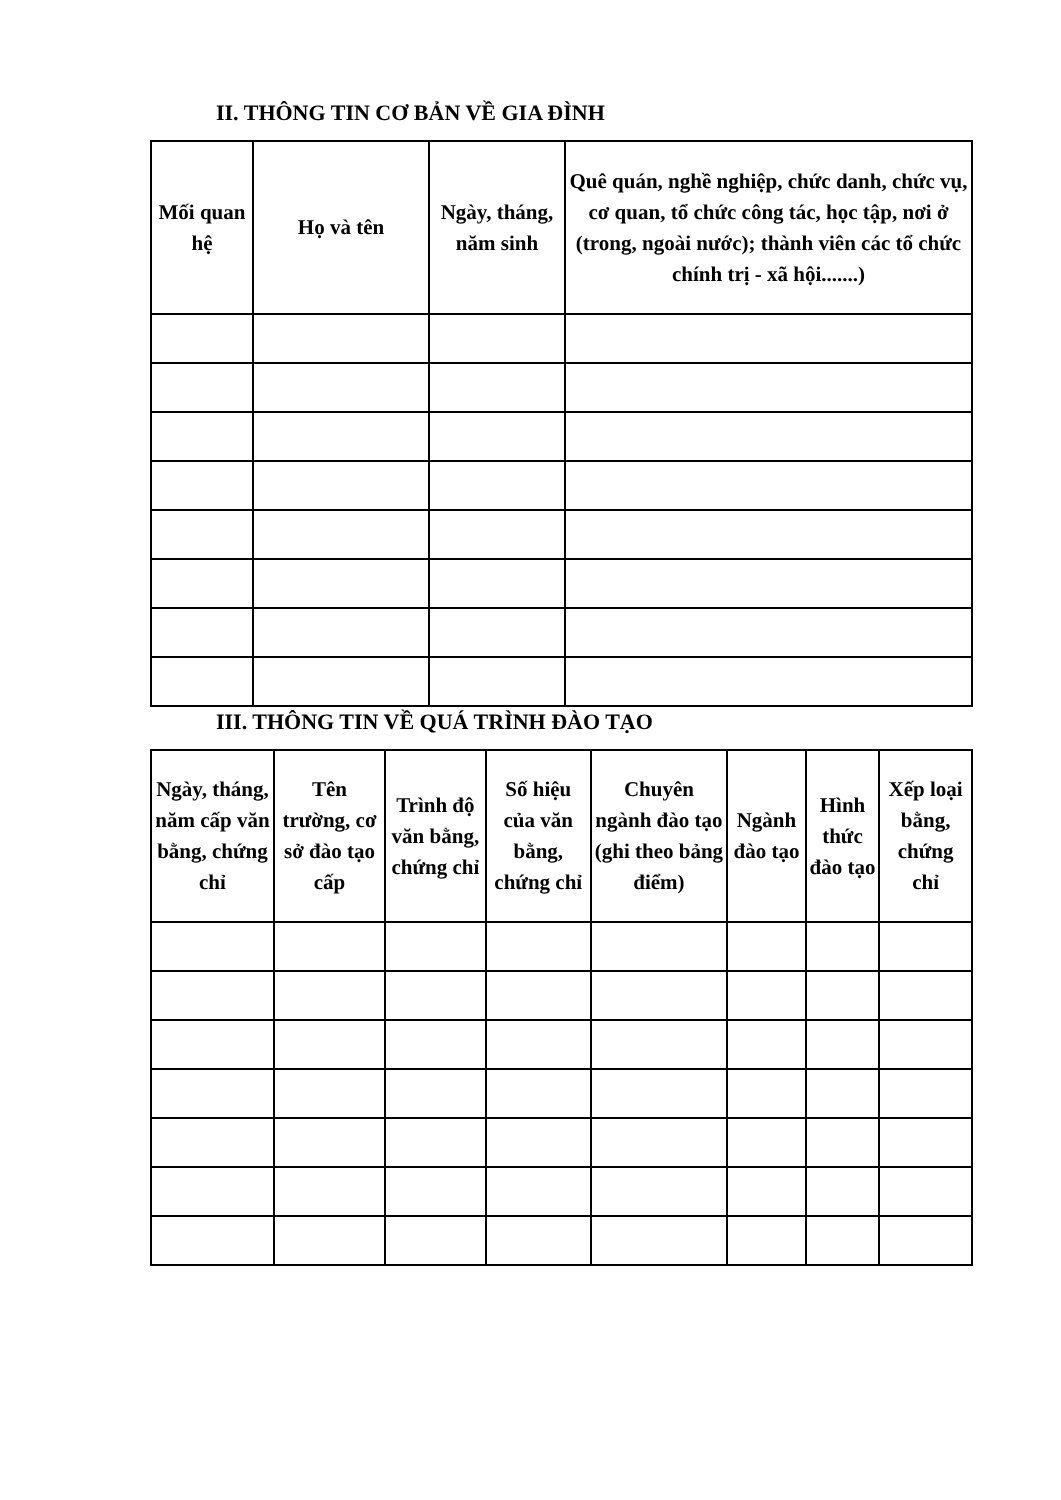II. THÔNG TIN CƠ BẢN VỀ GIA ĐÌNH
| Mối quan hệ | Họ và tên | Ngày, tháng, năm sinh | Quê quán, nghề nghiệp, chức danh, chức vụ, cơ quan, tổ chức công tác, học tập, nơi ở (trong, ngoài nước); thành viên các tổ chức chính trị - xã hội.......) |
| --- | --- | --- | --- |
III. THÔNG TIN VỀ QUÁ TRÌNH ĐÀO TẠO
| Ngày, tháng, năm cấp văn bằng, chứng chỉ | Tên trường, cơ sở đào tạo cấp | Trình độ văn bằng, chứng chỉ | Số hiệu của văn bằng, chứng chỉ | Chuyên ngành đào tạo (ghi theo bảng điểm) | Ngành đào tạo | Hình thức đào tạo | Xếp loại bằng, chứng chỉ |
| --- | --- | --- | --- | --- | --- | --- | --- |